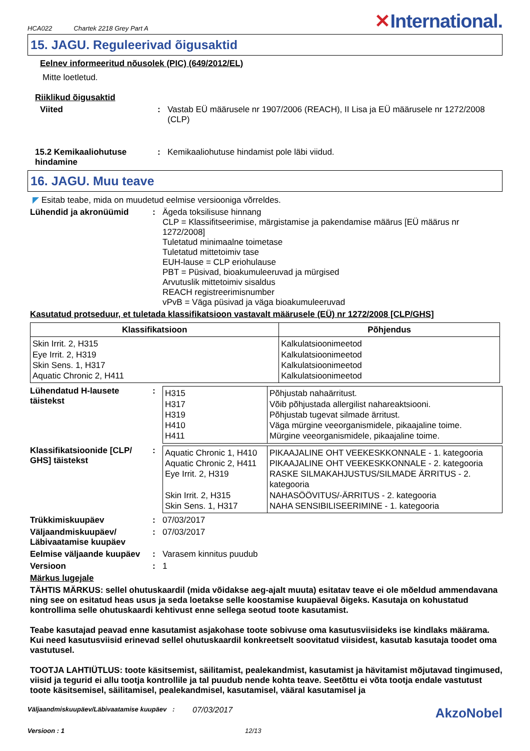HCA022 Chartek 2218 Grey Part A
✕International.
15. JAGU. Reguleerivad õigusaktid
Eelnev informeeritud nõusolek (PIC) (649/2012/EL)
Mitte loetletud.
Riiklikud õigusaktid
Viited : Vastab EÜ määrusele nr 1907/2006 (REACH), II Lisa ja EÜ määrusele nr 1272/2008 (CLP)
15.2 Kemikaaliohutuse hindamine
: Kemikaaliohutuse hindamist pole läbi viidud.
16. JAGU. Muu teave
◤ Esitab teabe, mida on muudetud eelmise versiooniga võrreldes.
Lühendid ja akronüümid : Ägeda toksilisuse hinnang
CLP = Klassifitseerimise, märgistamise ja pakendamise määrus [EÜ määrus nr 1272/2008]
Tuletatud minimaalne toimetase
Tuletatud mittetoimiv tase
EUH-lause = CLP eriohulause
PBT = Püsivad, bioakumuleeruvad ja mürgised
Arvutuslik mittetoimiv sisaldus
REACH registreerimisnumber
vPvB = Väga püsivad ja väga bioakumuleeruvad
Kasutatud protseduur, et tuletada klassifikatsioon vastavalt määrusele (EÜ) nr 1272/2008 [CLP/GHS]
| Klassifikatsioon | Põhjendus |
| --- | --- |
| Skin Irrit. 2, H315 Eye Irrit. 2, H319 Skin Sens. 1, H317 Aquatic Chronic 2, H411 | Kalkulatsioonimeetod Kalkulatsioonimeetod Kalkulatsioonimeetod Kalkulatsioonimeetod |
Lühendatud H-lausete täistekst
:
| H315 H317 H319 H410 H411 | Põhjustab nahaärritust. Võib põhjustada allergilist nahareaktsiooni. Põhjustab tugevat silmade ärritust. Väga mürgine veeorganismidele, pikaajaline toime. Mürgine veeorganismidele, pikaajaline toime. |
Klassifikatsioonide [CLP/ GHS] täistekst
:
| Aquatic Chronic 1, H410 Aquatic Chronic 2, H411 Eye Irrit. 2, H319 Skin Irrit. 2, H315 Skin Sens. 1, H317 | PIKAAJALINE OHT VEEKESKKONNALE - 1. kategooria PIKAAJALINE OHT VEEKESKKONNALE - 2. kategooria RASKE SILMAKAHJUSTUS/SILMADE ÄRRITUS - 2. kategooria NAHASÖÖVITUS/-ÄRRITUS - 2. kategooria NAHA SENSIBILISEERIMINE - 1. kategooria |
Trükkimiskuupäev : 07/03/2017
Väljaandmiskuupäev/ Läbivaatamise kuupäev
: 07/03/2017
Eelmise väljaande kuupäev
: Varasem kinnitus puudub
Versioon : 1
Märkus lugejale
TÄHTIS MÄRKUS: sellel ohutuskaardil (mida võidakse aeg-ajalt muuta) esitatav teave ei ole mõeldud ammendavana ning see on esitatud heas usus ja seda loetakse selle koostamise kuupäeval õigeks. Kasutaja on kohustatud kontrollima selle ohutuskaardi kehtivust enne sellega seotud toote kasutamist.
Teabe kasutajad peavad enne kasutamist asjakohase toote sobivuse oma kasutusviisideks ise kindlaks määrama. Kui need kasutusviisid erinevad sellel ohutuskaardil konkreetselt soovitatud viisidest, kasutab kasutaja toodet oma vastutusel.
TOOTJA LAHTIÜTLUS: toote käsitsemist, säilitamist, pealekandmist, kasutamist ja hävitamist mõjutavad tingimused, viisid ja tegurid ei allu tootja kontrollile ja tal puudub nende kohta teave. Seetõttu ei võta tootja endale vastutust toote käsitsemisel, säilitamisel, pealekandmisel, kasutamisel, vääral kasutamisel ja
Väljaandmiskuupäev/Läbivaatamise kuupäev
:
07/03/2017
AkzoNobel
Versioon : 1 12/13